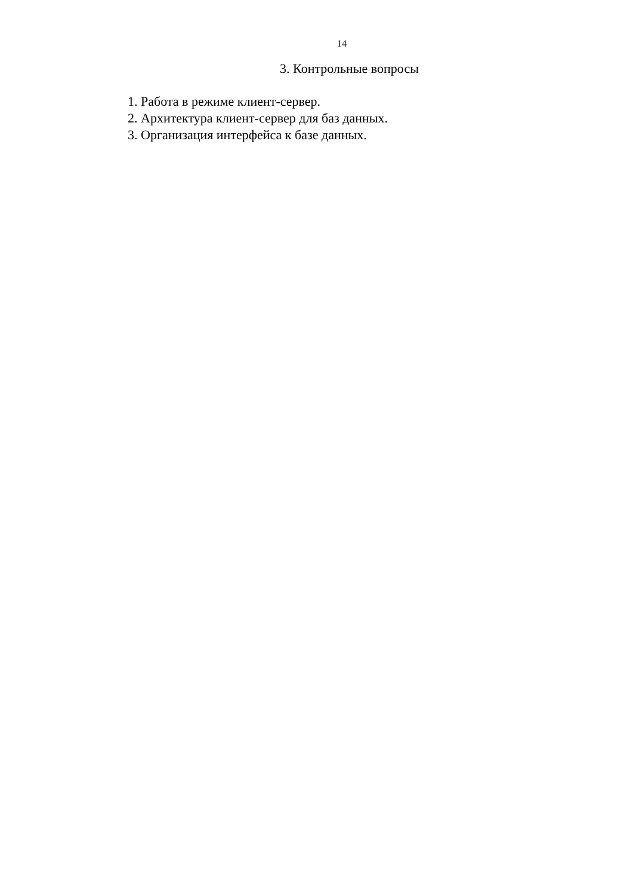14
3. Контрольные вопросы
1. Работа в режиме клиент-сервер.
2. Архитектура клиент-сервер для баз данных.
3. Организация интерфейса к базе данных.